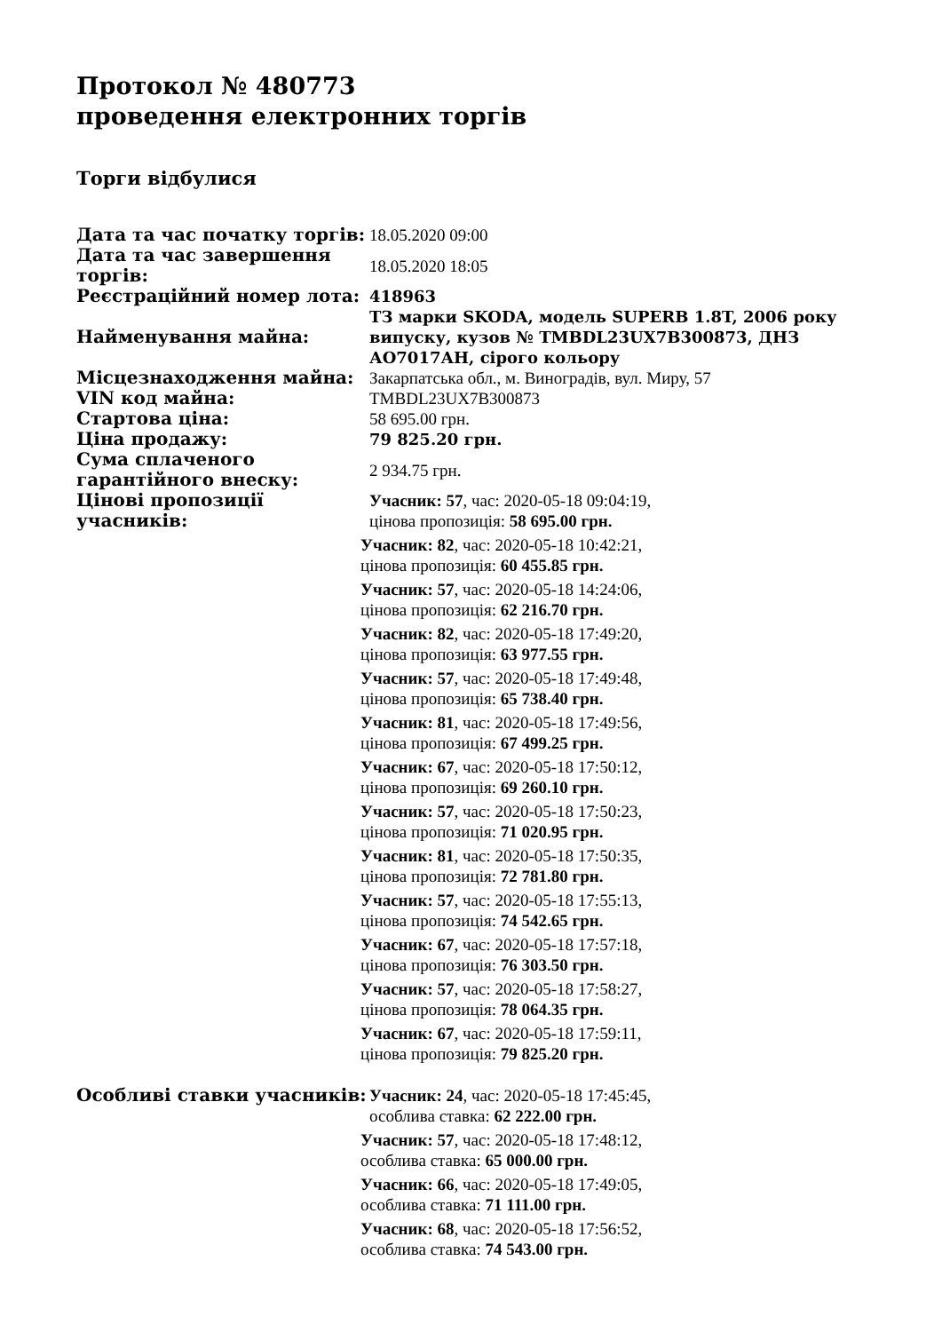Протокол № 480773
проведення електронних торгів
Торги відбулися
| Дата та час початку торгів: | 18.05.2020 09:00 |
| Дата та час завершення торгів: | 18.05.2020 18:05 |
| Реєстраційний номер лота: | 418963 |
| Найменування майна: | ТЗ марки SKODA, модель SUPERB 1.8T, 2006 року випуску, кузов № TMBDL23UX7B300873, ДНЗ АО7017АН, сірого кольору |
| Місцезнаходження майна: | Закарпатська обл., м. Виноградів, вул. Миру, 57 |
| VIN код майна: | TMBDL23UX7B300873 |
| Стартова ціна: | 58 695.00 грн. |
| Ціна продажу: | 79 825.20 грн. |
| Сума сплаченого гарантійного внеску: | 2 934.75 грн. |
| Цінові пропозиції учасників: | Учасник: 57 , час: 2020-05-18 09:04:19, цінова пропозиція: 58 695.00 грн. Учасник: 82 , час: 2020-05-18 10:42:21, цінова пропозиція: 60 455.85 грн. Учасник: 57 , час: 2020-05-18 14:24:06, цінова пропозиція: 62 216.70 грн. Учасник: 82 , час: 2020-05-18 17:49:20, цінова пропозиція: 63 977.55 грн. Учасник: 57 , час: 2020-05-18 17:49:48, цінова пропозиція: 65 738.40 грн. Учасник: 81 , час: 2020-05-18 17:49:56, цінова пропозиція: 67 499.25 грн. Учасник: 67 , час: 2020-05-18 17:50:12, цінова пропозиція: 69 260.10 грн. Учасник: 57 , час: 2020-05-18 17:50:23, цінова пропозиція: 71 020.95 грн. Учасник: 81 , час: 2020-05-18 17:50:35, цінова пропозиція: 72 781.80 грн. Учасник: 57 , час: 2020-05-18 17:55:13, цінова пропозиція: 74 542.65 грн. Учасник: 67 , час: 2020-05-18 17:57:18, цінова пропозиція: 76 303.50 грн. Учасник: 57 , час: 2020-05-18 17:58:27, цінова пропозиція: 78 064.35 грн. Учасник: 67 , час: 2020-05-18 17:59:11, цінова пропозиція: 79 825.20 грн. |
| Особливі ставки учасників: | Учасник: 24 , час: 2020-05-18 17:45:45, особлива ставка: 62 222.00 грн. Учасник: 57 , час: 2020-05-18 17:48:12, особлива ставка: 65 000.00 грн. Учасник: 66 , час: 2020-05-18 17:49:05, особлива ставка: 71 111.00 грн. Учасник: 68 , час: 2020-05-18 17:56:52, особлива ставка: 74 543.00 грн. |